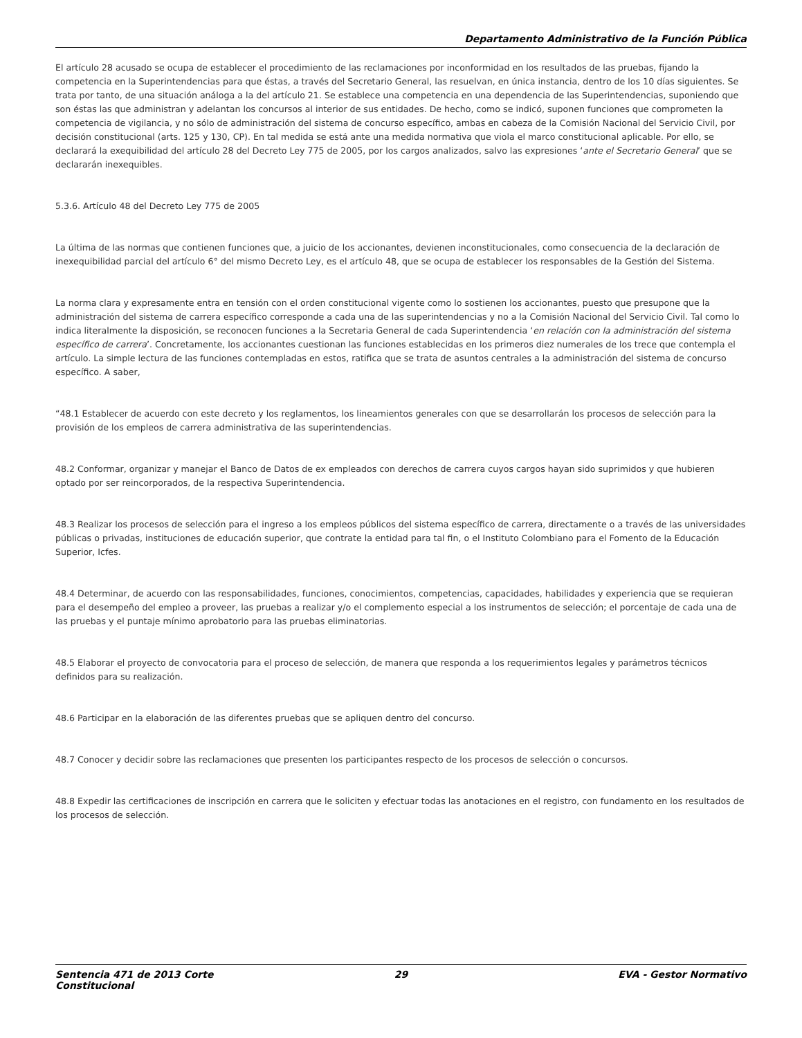Departamento Administrativo de la Función Pública
El artículo 28 acusado se ocupa de establecer el procedimiento de las reclamaciones por inconformidad en los resultados de las pruebas, fijando la competencia en la Superintendencias para que éstas, a través del Secretario General, las resuelvan, en única instancia, dentro de los 10 días siguientes. Se trata por tanto, de una situación análoga a la del artículo 21. Se establece una competencia en una dependencia de las Superintendencias, suponiendo que son éstas las que administran y adelantan los concursos al interior de sus entidades. De hecho, como se indicó, suponen funciones que comprometen la competencia de vigilancia, y no sólo de administración del sistema de concurso específico, ambas en cabeza de la Comisión Nacional del Servicio Civil, por decisión constitucional (arts. 125 y 130, CP). En tal medida se está ante una medida normativa que viola el marco constitucional aplicable. Por ello, se declarará la exequibilidad del artículo 28 del Decreto Ley 775 de 2005, por los cargos analizados, salvo las expresiones ‘ante el Secretario General’ que se declararán inexequibles.
5.3.6. Artículo 48 del Decreto Ley 775 de 2005
La última de las normas que contienen funciones que, a juicio de los accionantes, devienen inconstitucionales, como consecuencia de la declaración de inexequibilidad parcial del artículo 6° del mismo Decreto Ley, es el artículo 48, que se ocupa de establecer los responsables de la Gestión del Sistema.
La norma clara y expresamente entra en tensión con el orden constitucional vigente como lo sostienen los accionantes, puesto que presupone que la administración del sistema de carrera específico corresponde a cada una de las superintendencias y no a la Comisión Nacional del Servicio Civil. Tal como lo indica literalmente la disposición, se reconocen funciones a la Secretaria General de cada Superintendencia ‘en relación con la administración del sistema específico de carrera’. Concretamente, los accionantes cuestionan las funciones establecidas en los primeros diez numerales de los trece que contempla el artículo. La simple lectura de las funciones contempladas en estos, ratifica que se trata de asuntos centrales a la administración del sistema de concurso específico. A saber,
“48.1 Establecer de acuerdo con este decreto y los reglamentos, los lineamientos generales con que se desarrollarán los procesos de selección para la provisión de los empleos de carrera administrativa de las superintendencias.
48.2 Conformar, organizar y manejar el Banco de Datos de ex empleados con derechos de carrera cuyos cargos hayan sido suprimidos y que hubieren optado por ser reincorporados, de la respectiva Superintendencia.
48.3 Realizar los procesos de selección para el ingreso a los empleos públicos del sistema específico de carrera, directamente o a través de las universidades públicas o privadas, instituciones de educación superior, que contrate la entidad para tal fin, o el Instituto Colombiano para el Fomento de la Educación Superior, Icfes.
48.4 Determinar, de acuerdo con las responsabilidades, funciones, conocimientos, competencias, capacidades, habilidades y experiencia que se requieran para el desempeño del empleo a proveer, las pruebas a realizar y/o el complemento especial a los instrumentos de selección; el porcentaje de cada una de las pruebas y el puntaje mínimo aprobatorio para las pruebas eliminatorias.
48.5 Elaborar el proyecto de convocatoria para el proceso de selección, de manera que responda a los requerimientos legales y parámetros técnicos definidos para su realización.
48.6 Participar en la elaboración de las diferentes pruebas que se apliquen dentro del concurso.
48.7 Conocer y decidir sobre las reclamaciones que presenten los participantes respecto de los procesos de selección o concursos.
48.8 Expedir las certificaciones de inscripción en carrera que le soliciten y efectuar todas las anotaciones en el registro, con fundamento en los resultados de los procesos de selección.
Sentencia 471 de 2013 Corte Constitucional
29 EVA - Gestor Normativo